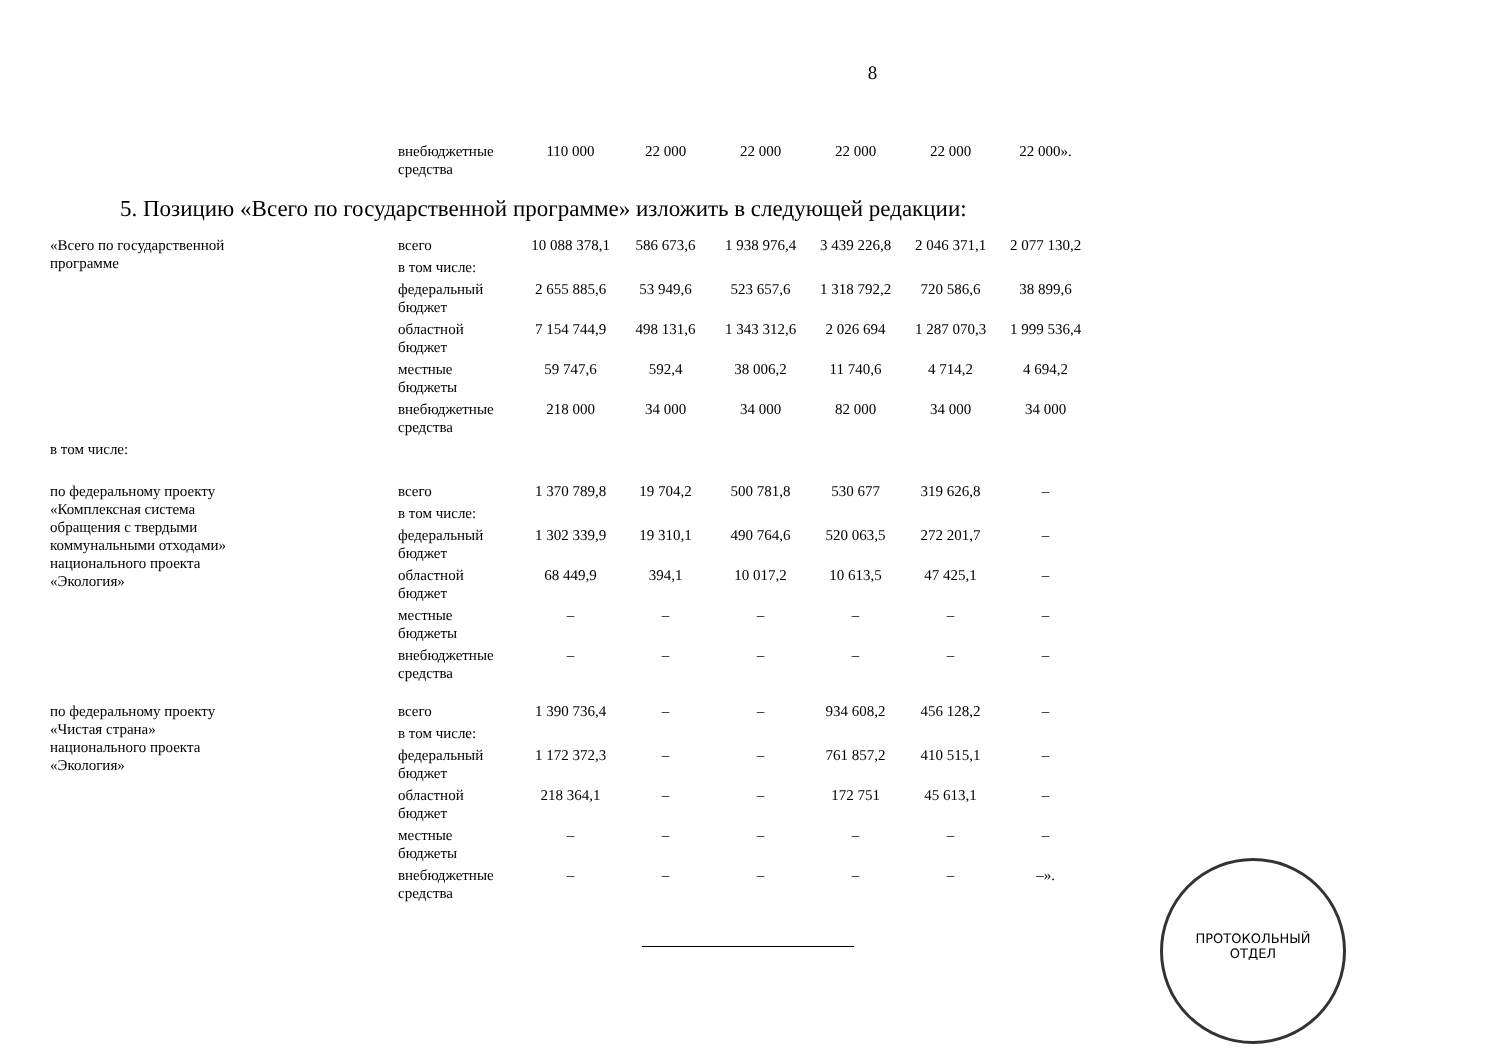8
| | внебюджетные средства | 110 000 | 22 000 | 22 000 | 22 000 | 22 000 | 22 000». |
5. Позицию «Всего по государственной программе» изложить в следующей редакции:
| «Всего по государственной программе | всего | 10 088 378,1 | 586 673,6 | 1 938 976,4 | 3 439 226,8 | 2 046 371,1 | 2 077 130,2 |
| | в том числе: | | | | | | |
| | федеральный бюджет | 2 655 885,6 | 53 949,6 | 523 657,6 | 1 318 792,2 | 720 586,6 | 38 899,6 |
| | областной бюджет | 7 154 744,9 | 498 131,6 | 1 343 312,6 | 2 026 694 | 1 287 070,3 | 1 999 536,4 |
| | местные бюджеты | 59 747,6 | 592,4 | 38 006,2 | 11 740,6 | 4 714,2 | 4 694,2 |
| | внебюджетные средства | 218 000 | 34 000 | 34 000 | 82 000 | 34 000 | 34 000 |
| в том числе: | | | | | | | |
| по федеральному проекту «Комплексная система обращения с твердыми коммунальными отходами» национального проекта «Экология» | всего | 1 370 789,8 | 19 704,2 | 500 781,8 | 530 677 | 319 626,8 | – |
| | в том числе: | | | | | | |
| | федеральный бюджет | 1 302 339,9 | 19 310,1 | 490 764,6 | 520 063,5 | 272 201,7 | – |
| | областной бюджет | 68 449,9 | 394,1 | 10 017,2 | 10 613,5 | 47 425,1 | – |
| | местные бюджеты | – | – | – | – | – | – |
| | внебюджетные средства | – | – | – | – | – | – |
| по федеральному проекту «Чистая страна» национального проекта «Экология» | всего | 1 390 736,4 | – | – | 934 608,2 | 456 128,2 | – |
| | в том числе: | | | | | | |
| | федеральный бюджет | 1 172 372,3 | – | – | 761 857,2 | 410 515,1 | – |
| | областной бюджет | 218 364,1 | – | – | 172 751 | 45 613,1 | – |
| | местные бюджеты | – | – | – | – | – | – |
| | внебюджетные средства | – | – | – | – | – | –». |
ПРОТОКОЛЬНЫЙ
ОТДЕЛ